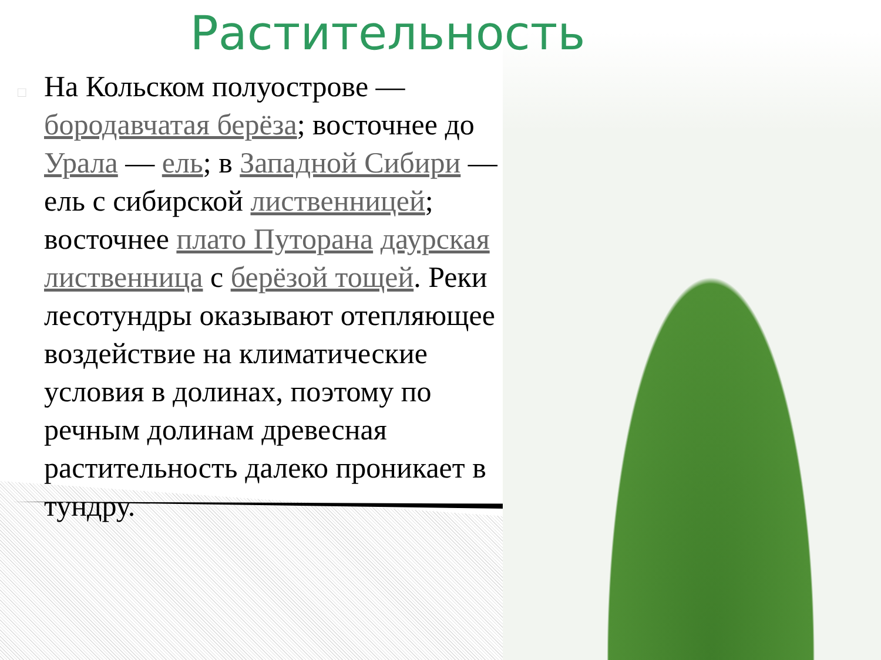Растительность
□ На Кольском полуострове — бородавчатая берёза; восточнее до Урала — ель; в Западной Сибири — ель с сибирской лиственницей; восточнее плато Путорана даурская лиственница с берёзой тощей. Реки лесотундры оказывают отепляющее воздействие на климатические условия в долинах, поэтому по речным долинам древесная растительность далеко проникает в тундру.